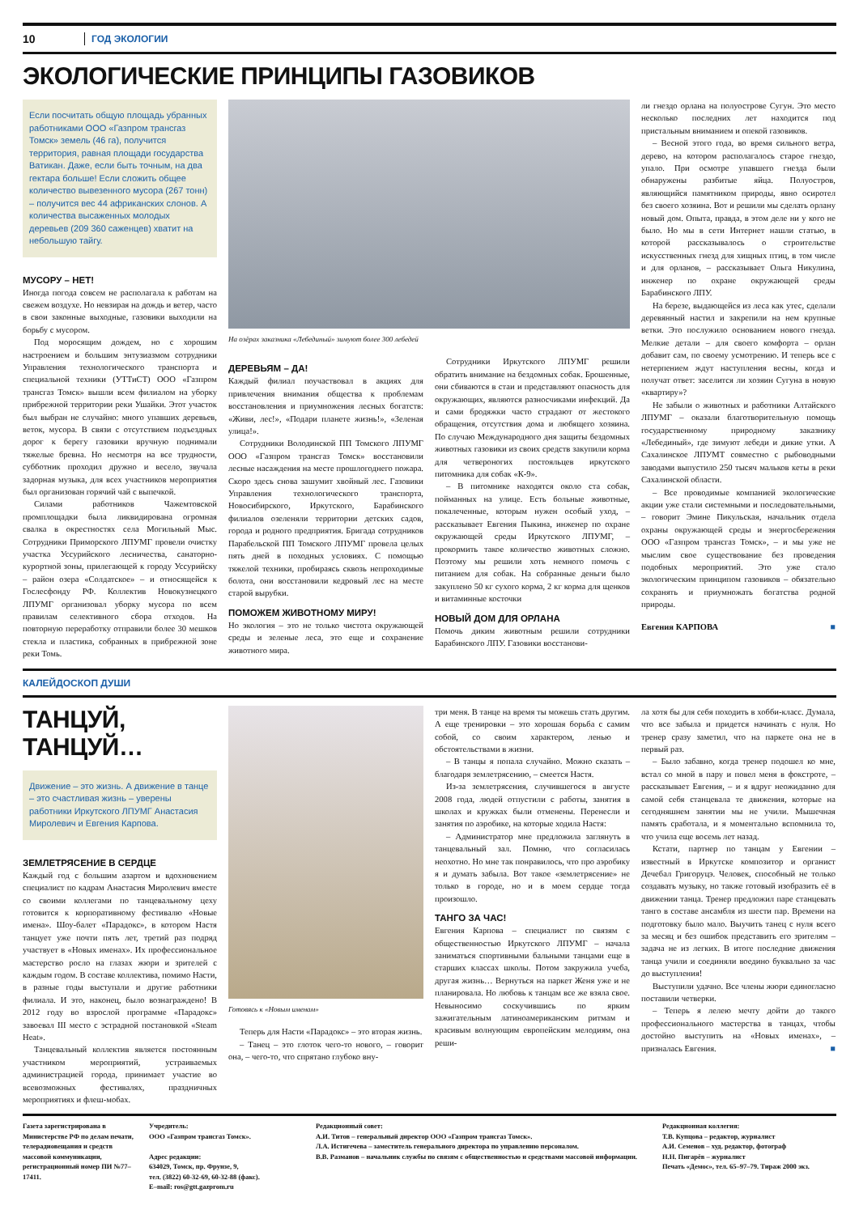10 ГОД ЭКОЛОГИИ
ЭКОЛОГИЧЕСКИЕ ПРИНЦИПЫ ГАЗОВИКОВ
Если посчитать общую площадь убранных работниками ООО «Газпром трансгаз Томск» земель (46 га), получится территория, равная площади государства Ватикан. Даже, если быть точным, на два гектара больше! Если сложить общее количество вывезенного мусора (267 тонн) – получится вес 44 африканских слонов. А количества высаженных молодых деревьев (209 360 саженцев) хватит на небольшую тайгу.
МУСОРУ – НЕТ!
Иногда погода совсем не располагала к работам на свежем воздухе. Но невзирая на дождь и ветер, часто в свои законные выходные, газовики выходили на борьбу с мусором.
Под моросящим дождем, но с хорошим настроением и большим энтузиазмом сотрудники Управления технологического транспорта и специальной техники (УТТиСТ) ООО «Газпром трансгаз Томск» вышли всем филиалом на уборку прибрежной территории реки Ушайки. Этот участок был выбран не случайно: много упавших деревьев, веток, мусора. В связи с отсутствием подъездных дорог к берегу газовики вручную поднимали тяжелые бревна. Но несмотря на все трудности, субботник проходил дружно и весело, звучала задорная музыка, для всех участников мероприятия был организован горячий чай с выпечкой.
Силами работников Чажемтовской промплощадки была ликвидирована огромная свалка в окрестностях села Могильный Мыс. Сотрудники Приморского ЛПУМГ провели очистку участка Уссурийского лесничества, санаторно-курортной зоны, прилегающей к городу Уссурийску – район озера «Солдатское» – и относящейся к Гослесфонду РФ. Коллектив Новокузнецкого ЛПУМГ организовал уборку мусора по всем правилам селективного сбора отходов. На повторную переработку отправили более 30 мешков стекла и пластика, собранных в прибрежной зоне реки Томь.
На озёрах заказника «Лебединый» зимуют более 300 лебедей
ДЕРЕВЬЯМ – ДА!
Каждый филиал поучаствовал в акциях для привлечения внимания общества к проблемам восстановления и приумножения лесных богатств: «Живи, лес!», «Подари планете жизнь!», «Зеленая улица!».
Сотрудники Володинской ПП Томского ЛПУМГ ООО «Газпром трансгаз Томск» восстановили лесные насаждения на месте прошлогоднего пожара. Скоро здесь снова зашумит хвойный лес. Газовики Управления технологического транспорта, Новосибирского, Иркутского, Барабинского филиалов озеленяли территории детских садов, города и родного предприятия. Бригада сотрудников Парабельской ПП Томского ЛПУМГ провела целых пять дней в походных условиях. С помощью тяжелой техники, пробираясь сквозь непроходимые болота, они восстановили кедровый лес на месте старой вырубки.
ПОМОЖЕМ ЖИВОТНОМУ МИРУ!
Но экология – это не только чистота окружающей среды и зеленые леса, это еще и сохранение животного мира.
Сотрудники Иркутского ЛПУМГ решили обратить внимание на бездомных собак. Брошенные, они сбиваются в стаи и представляют опасность для окружающих, являются разносчиками инфекций. Да и сами бродяжки часто страдают от жестокого обращения, отсутствия дома и любящего хозяина. По случаю Международного дня защиты бездомных животных газовики из своих средств закупили корма для четвероногих постояльцев иркутского питомника для собак «К-9».
– В питомнике находятся около ста собак, пойманных на улице. Есть больные животные, покалеченные, которым нужен особый уход, – рассказывает Евгения Пыкина, инженер по охране окружающей среды Иркутского ЛПУМГ, – прокормить такое количество животных сложно. Поэтому мы решили хоть немного помочь с питанием для собак. На собранные деньги было закуплено 50 кг сухого корма, 2 кг корма для щенков и витаминные косточки
НОВЫЙ ДОМ ДЛЯ ОРЛАНА
Помочь диким животным решили сотрудники Барабинского ЛПУ. Газовики восстанови-
ли гнездо орлана на полуострове Сугун. Это место несколько последних лет находится под пристальным вниманием и опекой газовиков.
– Весной этого года, во время сильного ветра, дерево, на котором располагалось старое гнездо, упало. При осмотре упавшего гнезда были обнаружены разбитые яйца. Полуостров, являющийся памятником природы, явно осиротел без своего хозяина. Вот и решили мы сделать орлану новый дом. Опыта, правда, в этом деле ни у кого не было. Но мы в сети Интернет нашли статью, в которой рассказывалось о строительстве искусственных гнезд для хищных птиц, в том числе и для орланов, – рассказывает Ольга Никулина, инженер по охране окружающей среды Барабинского ЛПУ.
На березе, выдающейся из леса как утес, сделали деревянный настил и закрепили на нем крупные ветки. Это послужило основанием нового гнезда. Мелкие детали – для своего комфорта – орлан добавит сам, по своему усмотрению. И теперь все с нетерпением ждут наступления весны, когда и получат ответ: заселится ли хозяин Сугуна в новую «квартиру»?
Не забыли о животных и работники Алтайского ЛПУМГ – оказали благотворительную помощь государственному природному заказнику «Лебединый», где зимуют лебеди и дикие утки. А Сахалинское ЛПУМТ совместно с рыбоводными заводами выпустило 250 тысяч мальков кеты в реки Сахалинской области.
– Все проводимые компанией экологические акции уже стали системными и последовательными, – говорит Эмине Пикульская, начальник отдела охраны окружающей среды и энергосбережения ООО «Газпром трансгаз Томск», – и мы уже не мыслим свое существование без проведения подобных мероприятий. Это уже стало экологическим принципом газовиков – обязательно сохранять и приумножать богатства родной природы.
Евгения КАРПОВА ■
КАЛЕЙДОСКОП ДУШИ
ТАНЦУЙ, ТАНЦУЙ…
Движение – это жизнь. А движение в танце – это счастливая жизнь – уверены работники Иркутского ЛПУМГ Анастасия Миролевич и Евгения Карпова.
ЗЕМЛЕТРЯСЕНИЕ В СЕРДЦЕ
Каждый год с большим азартом и вдохновением специалист по кадрам Анастасия Миролевич вместе со своими коллегами по танцевальному цеху готовится к корпоративному фестивалю «Новые имена». Шоу-балет «Парадокс», в котором Настя танцует уже почти пять лет, третий раз подряд участвует в «Новых именах». Их профессиональное мастерство росло на глазах жюри и зрителей с каждым годом. В составе коллектива, помимо Насти, в разные годы выступали и другие работники филиала. И это, наконец, было вознаграждено! В 2012 году во взрослой программе «Парадокс» завоевал III место с эстрадной постановкой «Steam Heat».
Танцевальный коллектив является постоянным участником мероприятий, устраиваемых администрацией города, принимает участие во всевозможных фестивалях, праздничных мероприятиях и флеш-мобах.
Готовясь к «Новым именам»
Теперь для Насти «Парадокс» – это вторая жизнь.
– Танец – это глоток чего-то нового, – говорит она, – чего-то, что спрятано глубоко вну-
три меня. В танце на время ты можешь стать другим. А еще тренировки – это хорошая борьба с самим собой, со своим характером, ленью и обстоятельствами в жизни.
– В танцы я попала случайно. Можно сказать – благодаря землетрясению, – смеется Настя.
Из-за землетрясения, случившегося в августе 2008 года, людей отпустили с работы, занятия в школах и кружках были отменены. Перенесли и занятия по аэробике, на которые ходила Настя:
– Администратор мне предложила заглянуть в танцевальный зал. Помню, что согласилась неохотно. Но мне так понравилось, что про аэробику я и думать забыла. Вот такое «землетрясение» не только в городе, но и в моем сердце тогда произошло.
ТАНГО ЗА ЧАС!
Евгения Карпова – специалист по связям с общественностью Иркутского ЛПУМГ – начала заниматься спортивными бальными танцами еще в старших классах школы. Потом закружила учеба, другая жизнь… Вернуться на паркет Женя уже и не планировала. Но любовь к танцам все же взяла свое. Невыносимо соскучившись по ярким зажигательным латиноамериканским ритмам и красивым волнующим европейским мелодиям, она реши-
ла хотя бы для себя походить в хобби-класс. Думала, что все забыла и придется начинать с нуля. Но тренер сразу заметил, что на паркете она не в первый раз.
– Было забавно, когда тренер подошел ко мне, встал со мной в пару и повел меня в фокстроте, – рассказывает Евгения, – и я вдруг неожиданно для самой себя станцевала те движения, которые на сегодняшнем занятии мы не учили. Мышечная память сработала, и я моментально вспомнила то, что учила еще восемь лет назад.
Кстати, партнер по танцам у Евгении – известный в Иркутске композитор и органист Дечебал Григоруцэ. Человек, способный не только создавать музыку, но также готовый изобразить её в движении танца. Тренер предложил паре станцевать танго в составе ансамбля из шести пар. Времени на подготовку было мало. Выучить танец с нуля всего за месяц и без ошибок представить его зрителям – задача не из легких. В итоге последние движения танца учили и соединяли воедино буквально за час до выступления!
Выступили удачно. Все члены жюри единогласно поставили четверки.
– Теперь я лелею мечту дойти до такого профессионального мастерства в танцах, чтобы достойно выступить на «Новых именах», – призналась Евгения. ■
Газета зарегистрирована в Министерстве РФ по делам печати, телерадиовещания и средств массовой коммуникации, регистрационный номер ПИ №77–17411.
Учредитель:
ООО «Газпром трансгаз Томск».
Адрес редакции:
634029, Томск, пр. Фрунзе, 9,
тел. (3822) 60-32-69, 60-32-88 (факс).
E–mail: ros@gtt.gazprom.ru
Редакционный совет:
А.И. Титов – генеральный директор ООО «Газпром трансгаз Томск».
Л.А. Истигечева – заместитель генерального директора по управлению персоналом.
В.В. Разманов – начальник службы по связям с общественностью и средствами массовой информации.
Редакционная коллегия:
Т.В. Купцова – редактор, журналист
А.И. Семенов – худ. редактор, фотограф
Н.Н. Пигарёв – журналист
Печать «Демос», тел. 65–97–79. Тираж 2000 экз.